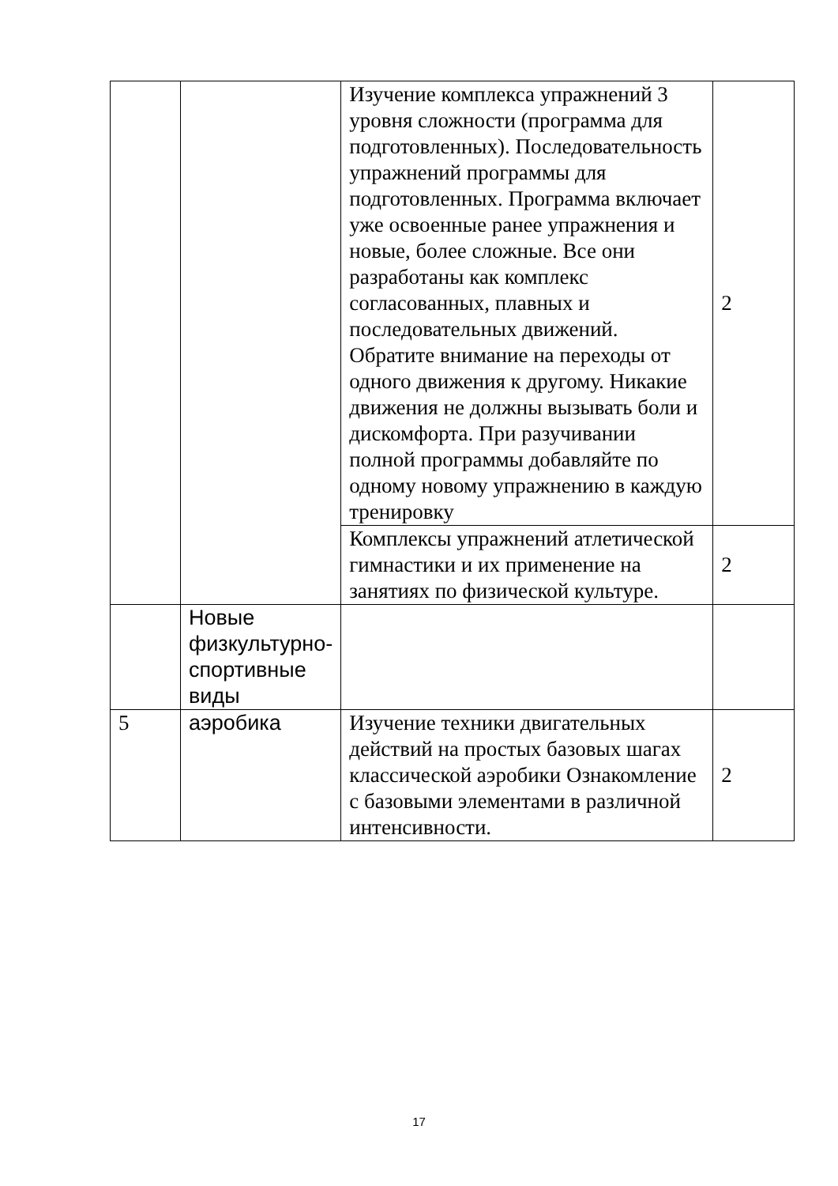| | | Изучение комплекса упражнений 3 уровня сложности (программа для подготовленных). Последовательность упражнений программы для подготовленных. Программа включает уже освоенные ранее упражнения и новые, более сложные. Все они разработаны как комплекс согласованных, плавных и последовательных движений. Обратите внимание на переходы от одного движения к другому. Никакие движения не должны вызывать боли и дискомфорта. При разучивании полной программы добавляйте по одному новому упражнению в каждую тренировку | 2 |
| | | Комплексы упражнений атлетической гимнастики и их применение на занятиях по физической культуре. | 2 |
| | Новые физкультурно-спортивные виды | | |
| 5 | аэробика | Изучение техники двигательных действий на простых базовых шагах классической аэробики Ознакомление с базовыми элементами в различной интенсивности. | 2 |
17